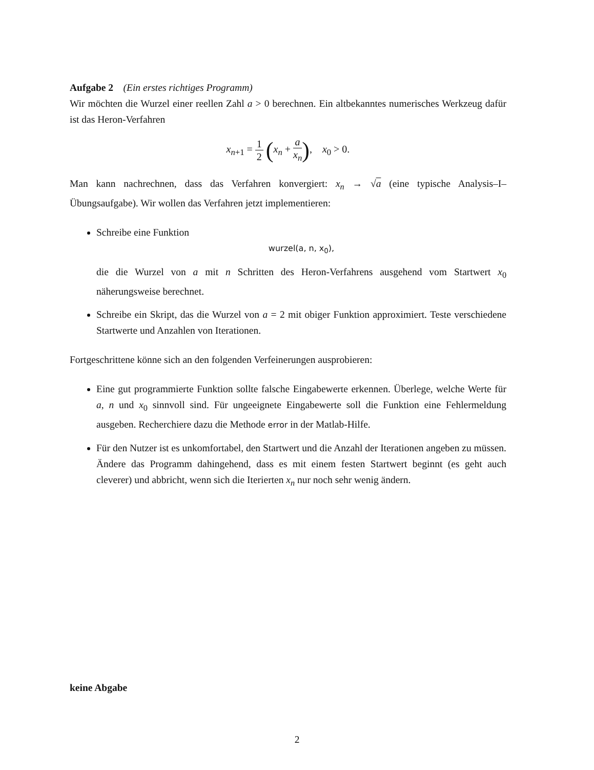Aufgabe 2 (Ein erstes richtiges Programm)
Wir möchten die Wurzel einer reellen Zahl a > 0 berechnen. Ein altbekanntes numerisches Werkzeug dafür ist das Heron-Verfahren
x<sub>n+1</sub> = 1 2 (x<sub>n</sub> + a x<sub>n</sub>), x<sub>0</sub> > 0.
Man kann nachrechnen, dass das Verfahren konvergiert: x<sub>n</sub> → √a (eine typische Analysis–I–Übungsaufgabe). Wir wollen das Verfahren jetzt implementieren:
Schreibe eine Funktion
wurzel(a, n, x<sub>0</sub>),
die die Wurzel von a mit n Schritten des Heron-Verfahrens ausgehend vom Startwert x<sub>0</sub> näherungsweise berechnet.
Schreibe ein Skript, das die Wurzel von a = 2 mit obiger Funktion approximiert. Teste verschiedene Startwerte und Anzahlen von Iterationen.
Fortgeschrittene könne sich an den folgenden Verfeinerungen ausprobieren:
Eine gut programmierte Funktion sollte falsche Eingabewerte erkennen. Überlege, welche Werte für a, n und x<sub>0</sub> sinnvoll sind. Für ungeeignete Eingabewerte soll die Funktion eine Fehlermeldung ausgeben. Recherchiere dazu die Methode error in der Matlab-Hilfe.
Für den Nutzer ist es unkomfortabel, den Startwert und die Anzahl der Iterationen angeben zu müssen. Ändere das Programm dahingehend, dass es mit einem festen Startwert beginnt (es geht auch cleverer) und abbricht, wenn sich die Iterierten x<sub>n</sub> nur noch sehr wenig ändern.
keine Abgabe
2